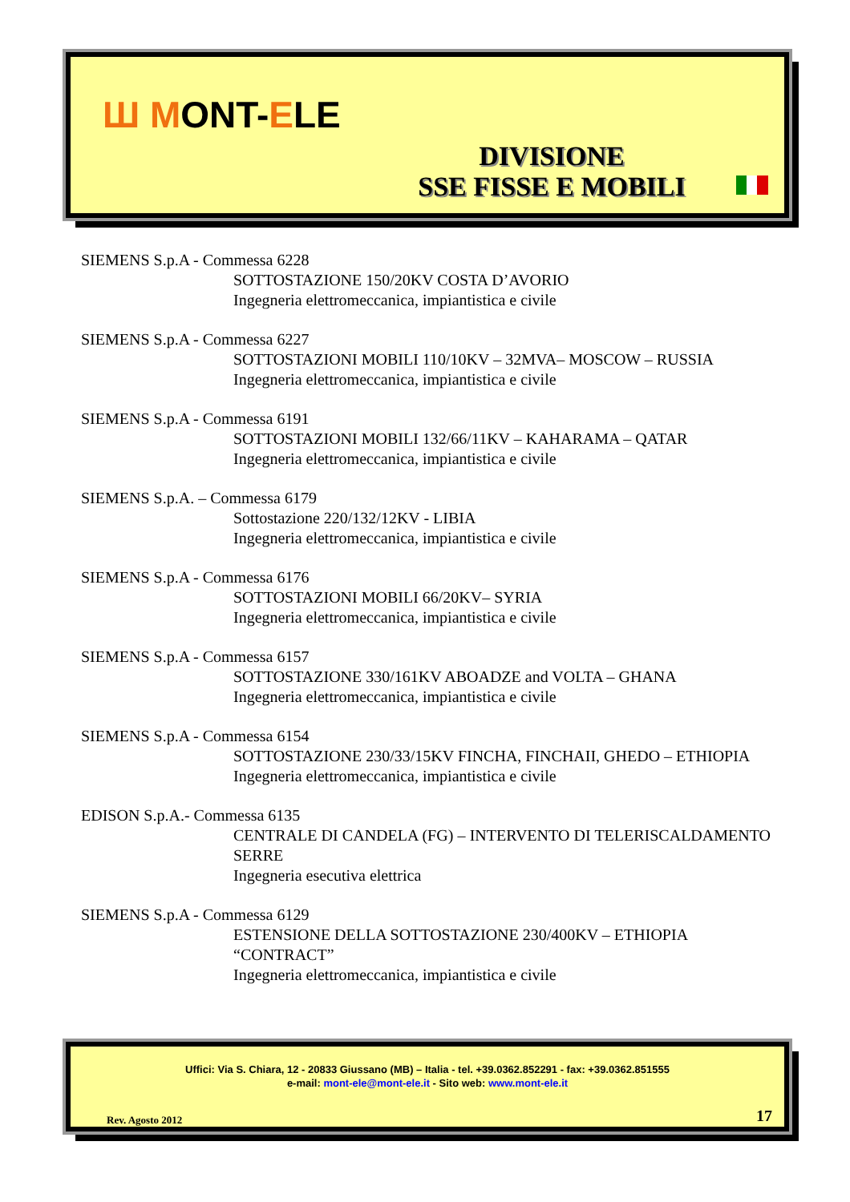Ш MONT-ELE
DIVISIONE
SSE FISSE E MOBILI
SIEMENS S.p.A - Commessa 6228
SOTTOSTAZIONE 150/20KV COSTA D’AVORIO
Ingegneria elettromeccanica, impiantistica e civile
SIEMENS S.p.A - Commessa 6227
SOTTOSTAZIONI MOBILI 110/10KV – 32MVA– MOSCOW – RUSSIA
Ingegneria elettromeccanica, impiantistica e civile
SIEMENS S.p.A - Commessa 6191
SOTTOSTAZIONI MOBILI 132/66/11KV – KAHARAMA – QATAR
Ingegneria elettromeccanica, impiantistica e civile
SIEMENS S.p.A. – Commessa 6179
Sottostazione 220/132/12KV - LIBIA
Ingegneria elettromeccanica, impiantistica e civile
SIEMENS S.p.A - Commessa 6176
SOTTOSTAZIONI MOBILI 66/20KV– SYRIA
Ingegneria elettromeccanica, impiantistica e civile
SIEMENS S.p.A - Commessa 6157
SOTTOSTAZIONE 330/161KV ABOADZE and VOLTA – GHANA
Ingegneria elettromeccanica, impiantistica e civile
SIEMENS S.p.A - Commessa 6154
SOTTOSTAZIONE 230/33/15KV FINCHA, FINCHAII, GHEDO – ETHIOPIA
Ingegneria elettromeccanica, impiantistica e civile
EDISON S.p.A.- Commessa 6135
CENTRALE DI CANDELA (FG) – INTERVENTO DI TELERISCALDAMENTO SERRE
Ingegneria esecutiva elettrica
SIEMENS S.p.A - Commessa 6129
ESTENSIONE DELLA SOTTOSTAZIONE 230/400KV – ETHIOPIA “CONTRACT”
Ingegneria elettromeccanica, impiantistica e civile
Uffici: Via S. Chiara, 12 - 20833 Giussano (MB) – Italia - tel. +39.0362.852291 - fax: +39.0362.851555
e-mail: mont-ele@mont-ele.it - Sito web: www.mont-ele.it
Rev. Agosto 2012 17